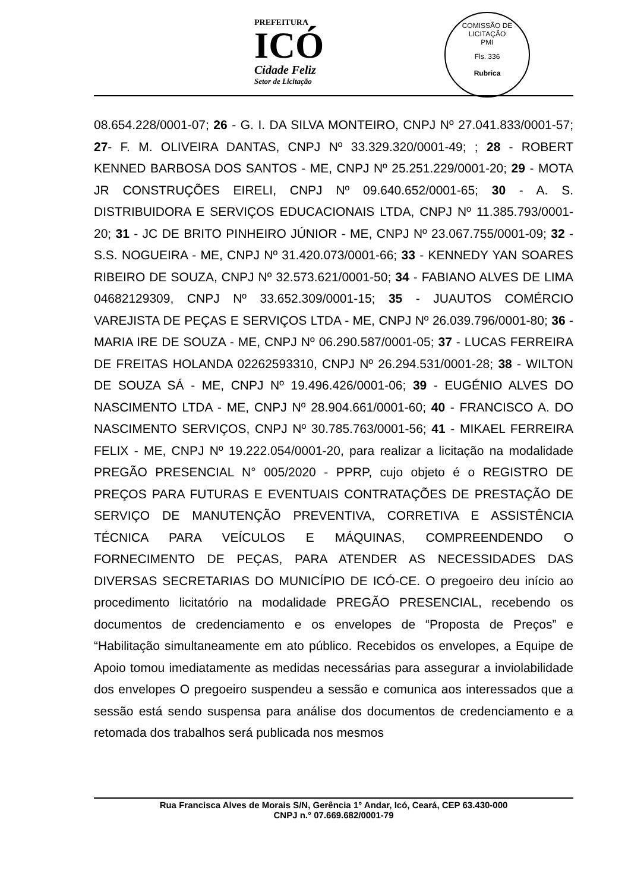PREFEITURA
ICÓ
Cidade Feliz
Setor de Licitação
COMISSÃO DE LICITAÇÃO
PMI
Fls. 336
Rubrica
08.654.228/0001-07; 26 - G. I. DA SILVA MONTEIRO, CNPJ Nº 27.041.833/0001-57; 27- F. M. OLIVEIRA DANTAS, CNPJ Nº 33.329.320/0001-49; ; 28 - ROBERT KENNED BARBOSA DOS SANTOS - ME, CNPJ Nº 25.251.229/0001-20; 29 - MOTA JR CONSTRUÇÕES EIRELI, CNPJ Nº 09.640.652/0001-65; 30 - A. S. DISTRIBUIDORA E SERVIÇOS EDUCACIONAIS LTDA, CNPJ Nº 11.385.793/0001-20; 31 - JC DE BRITO PINHEIRO JÚNIOR - ME, CNPJ Nº 23.067.755/0001-09; 32 - S.S. NOGUEIRA - ME, CNPJ Nº 31.420.073/0001-66; 33 - KENNEDY YAN SOARES RIBEIRO DE SOUZA, CNPJ Nº 32.573.621/0001-50; 34 - FABIANO ALVES DE LIMA 04682129309, CNPJ Nº 33.652.309/0001-15; 35 - JUAUTOS COMÉRCIO VAREJISTA DE PEÇAS E SERVIÇOS LTDA - ME, CNPJ Nº 26.039.796/0001-80; 36 - MARIA IRE DE SOUZA - ME, CNPJ Nº 06.290.587/0001-05; 37 - LUCAS FERREIRA DE FREITAS HOLANDA 02262593310, CNPJ Nº 26.294.531/0001-28; 38 - WILTON DE SOUZA SÁ - ME, CNPJ Nº 19.496.426/0001-06; 39 - EUGÉNIO ALVES DO NASCIMENTO LTDA - ME, CNPJ Nº 28.904.661/0001-60; 40 - FRANCISCO A. DO NASCIMENTO SERVIÇOS, CNPJ Nº 30.785.763/0001-56; 41 - MIKAEL FERREIRA FELIX - ME, CNPJ Nº 19.222.054/0001-20, para realizar a licitação na modalidade PREGÃO PRESENCIAL N° 005/2020 - PPRP, cujo objeto é o REGISTRO DE PREÇOS PARA FUTURAS E EVENTUAIS CONTRATAÇÕES DE PRESTAÇÃO DE SERVIÇO DE MANUTENÇÃO PREVENTIVA, CORRETIVA E ASSISTÊNCIA TÉCNICA PARA VEÍCULOS E MÁQUINAS, COMPREENDENDO O FORNECIMENTO DE PEÇAS, PARA ATENDER AS NECESSIDADES DAS DIVERSAS SECRETARIAS DO MUNICÍPIO DE ICÓ-CE. O pregoeiro deu início ao procedimento licitatório na modalidade PREGÃO PRESENCIAL, recebendo os documentos de credenciamento e os envelopes de “Proposta de Preços” e “Habilitação simultaneamente em ato público. Recebidos os envelopes, a Equipe de Apoio tomou imediatamente as medidas necessárias para assegurar a inviolabilidade dos envelopes O pregoeiro suspendeu a sessão e comunica aos interessados que a sessão está sendo suspensa para análise dos documentos de credenciamento e a retomada dos trabalhos será publicada nos mesmos
Rua Francisca Alves de Morais S/N, Gerência 1° Andar, Icó, Ceará, CEP 63.430-000
CNPJ n.° 07.669.682/0001-79